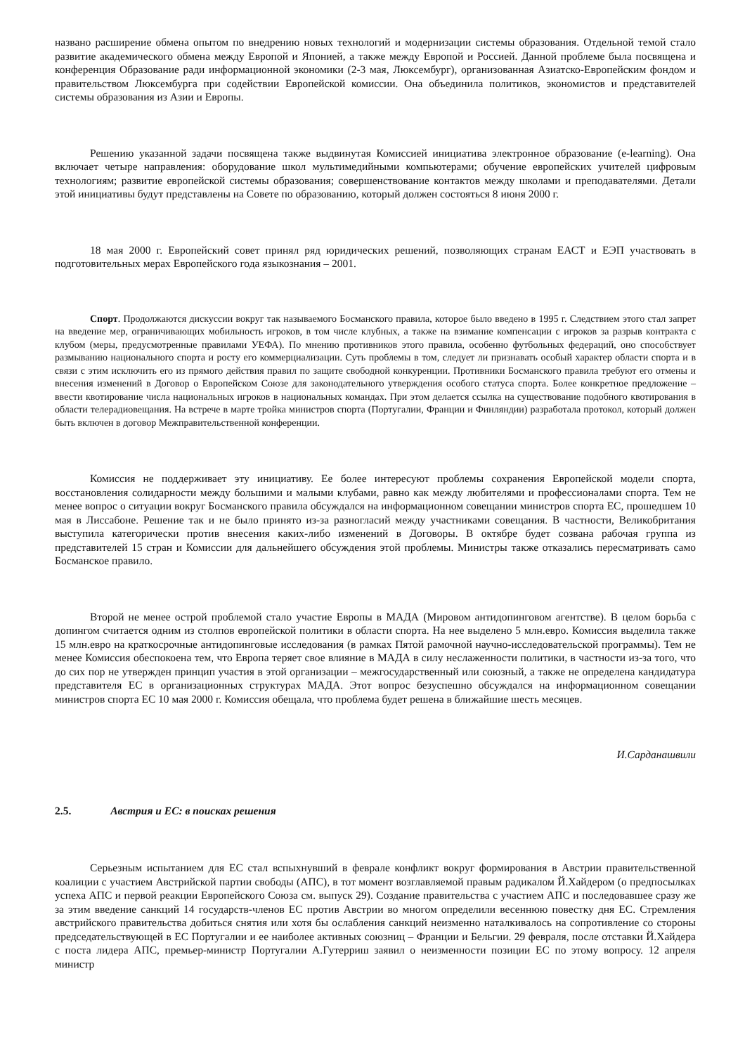названо расширение обмена опытом по внедрению новых технологий и модернизации системы образования. Отдельной темой стало развитие академического обмена между Европой и Японией, а также между Европой и Россией. Данной проблеме была посвящена и конференция Образование ради информационной экономики (2-3 мая, Люксембург), организованная Азиатско-Европейским фондом и правительством Люксембурга при содействии Европейской комиссии. Она объединила политиков, экономистов и представителей системы образования из Азии и Европы.
Решению указанной задачи посвящена также выдвинутая Комиссией инициатива электронное образование (e-learning). Она включает четыре направления: оборудование школ мультимедийными компьютерами; обучение европейских учителей цифровым технологиям; развитие европейской системы образования; совершенствование контактов между школами и преподавателями. Детали этой инициативы будут представлены на Совете по образованию, который должен состояться 8 июня 2000 г.
18 мая 2000 г. Европейский совет принял ряд юридических решений, позволяющих странам ЕАСТ и ЕЭП участвовать в подготовительных мерах Европейского года языкознания – 2001.
Спорт. Продолжаются дискуссии вокруг так называемого Босманского правила, которое было введено в 1995 г. Следствием этого стал запрет на введение мер, ограничивающих мобильность игроков, в том числе клубных, а также на взимание компенсации с игроков за разрыв контракта с клубом (меры, предусмотренные правилами УЕФА). По мнению противников этого правила, особенно футбольных федераций, оно способствует размыванию национального спорта и росту его коммерциализации. Суть проблемы в том, следует ли признавать особый характер области спорта и в связи с этим исключить его из прямого действия правил по защите свободной конкуренции. Противники Босманского правила требуют его отмены и внесения изменений в Договор о Европейском Союзе для законодательного утверждения особого статуса спорта. Более конкретное предложение – ввести квотирование числа национальных игроков в национальных командах. При этом делается ссылка на существование подобного квотирования в области телерадиовещания. На встрече в марте тройка министров спорта (Португалии, Франции и Финляндии) разработала протокол, который должен быть включен в договор Межправительственной конференции.
Комиссия не поддерживает эту инициативу. Ее более интересуют проблемы сохранения Европейской модели спорта, восстановления солидарности между большими и малыми клубами, равно как между любителями и профессионалами спорта. Тем не менее вопрос о ситуации вокруг Босманского правила обсуждался на информационном совещании министров спорта ЕС, прошедшем 10 мая в Лиссабоне. Решение так и не было принято из-за разногласий между участниками совещания. В частности, Великобритания выступила категорически против внесения каких-либо изменений в Договоры. В октябре будет созвана рабочая группа из представителей 15 стран и Комиссии для дальнейшего обсуждения этой проблемы. Министры также отказались пересматривать само Босманское правило.
Второй не менее острой проблемой стало участие Европы в МАДА (Мировом антидопинговом агентстве). В целом борьба с допингом считается одним из столпов европейской политики в области спорта. На нее выделено 5 млн.евро. Комиссия выделила также 15 млн.евро на краткосрочные антидопинговые исследования (в рамках Пятой рамочной научно-исследовательской программы). Тем не менее Комиссия обеспокоена тем, что Европа теряет свое влияние в МАДА в силу неслаженности политики, в частности из-за того, что до сих пор не утвержден принцип участия в этой организации – межгосударственный или союзный, а также не определена кандидатура представителя ЕС в организационных структурах МАДА. Этот вопрос безуспешно обсуждался на информационном совещании министров спорта ЕС 10 мая 2000 г. Комиссия обещала, что проблема будет решена в ближайшие шесть месяцев.
И.Сарданашвили
2.5. Австрия и ЕС: в поисках решения
Серьезным испытанием для ЕС стал вспыхнувший в феврале конфликт вокруг формирования в Австрии правительственной коалиции с участием Австрийской партии свободы (АПС), в тот момент возглавляемой правым радикалом Й.Хайдером (о предпосылках успеха АПС и первой реакции Европейского Союза см. выпуск 29). Создание правительства с участием АПС и последовавшее сразу же за этим введение санкций 14 государств-членов ЕС против Австрии во многом определили весеннюю повестку дня ЕС. Стремления австрийского правительства добиться снятия или хотя бы ослабления санкций неизменно наталкивалось на сопротивление со стороны председательствующей в ЕС Португалии и ее наиболее активных союзниц – Франции и Бельгии. 29 февраля, после отставки Й.Хайдера с поста лидера АПС, премьер-министр Португалии А.Гутерриш заявил о неизменности позиции ЕС по этому вопросу. 12 апреля министр